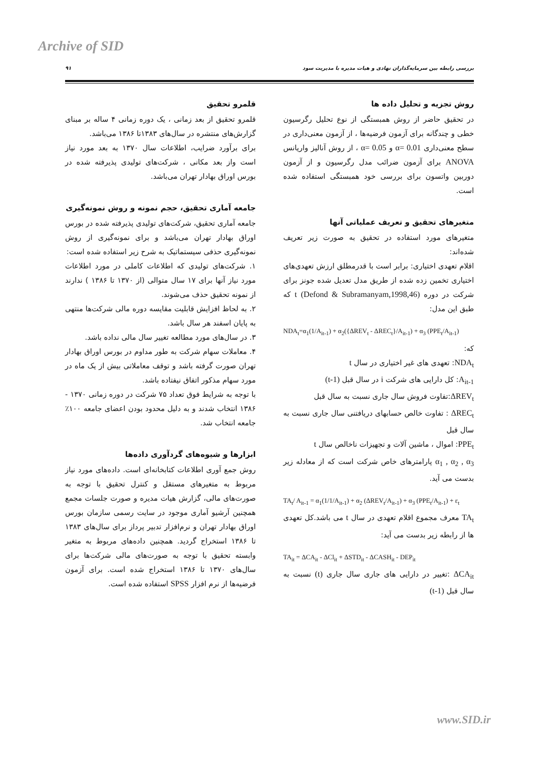Archive of SID
۹۱ بررسی رابطه بین سرمایه‌گذاران نهادی و هیات مدیره با مدیریت سود
قلمرو تحقیق
قلمرو تحقیق از بعد زمانی ، یک دوره زمانی ۴ ساله بر مبنای گزارش‌های منتشره در سال‌های ۱۳۸۳تا ۱۳۸۶ می‌باشد.
برای برآورد ضرایب، اطلاعات سال ۱۳۷۰ به بعد مورد نیاز است واز بعد مکانی ، شرکت‌های تولیدی پذیرفته شده در بورس اوراق بهادار تهران می‌باشد.
جامعه آماری تحقیق، حجم نمونه و روش نمونه‌گیری
جامعه آماری تحقیق، شرکت‌های تولیدی پذیرفته شده در بورس اوراق بهادار تهران می‌باشد و برای نمونه‌گیری از روش نمونه‌گیری حذفی سیستماتیک به شرح زیر استفاده شده است:
۱. شرکت‌های تولیدی که اطلاعات کاملی در مورد اطلاعات مورد نیاز آنها برای ۱۷ سال متوالی (از ۱۳۷۰ تا ۱۳۸۶ ) ندارند از نمونه تحقیق حذف می‌شوند.
۲. به لحاظ افزایش قابلیت مقایسه دوره مالی شرکت‌ها منتهی به پایان اسفند هر سال باشد.
۳. در سال‌های مورد مطالعه تغییر سال مالی نداده باشد.
۴. معاملات سهام شرکت به طور مداوم در بورس اوراق بهادار تهران صورت گرفته باشد و توقف معاملاتی بیش از یک ماه در مورد سهام مذکور اتفاق نیفتاده باشد.
با توجه به شرایط فوق تعداد ۷۵ شرکت در دوره زمانی ۱۳۷۰ - ۱۳۸۶ انتخاب شدند و به دلیل محدود بودن اعضای جامعه ۱۰۰٪ جامعه انتخاب شد.
ابزارها و شیوه‌های گردآوری داده‌ها
روش جمع آوری اطلاعات کتابخانه‌ای است. داده‌های مورد نیاز مربوط به متغیرهای مستقل و کنترل تحقیق با توجه به صورت‌های مالی، گزارش هیات مدیره و صورت جلسات مجمع همچنین آرشیو آماری موجود در سایت رسمی سازمان بورس اوراق بهادار تهران و نرم‌افزار تدبیر پرداز برای سال‌های ۱۳۸۳ تا ۱۳۸۶ استخراج گردید. همچنین داده‌های مربوط به متغیر وابسته تحقیق با توجه به صورت‌های مالی شرکت‌ها برای سال‌های ۱۳۷۰ تا ۱۳۸۶ استخراج شده است. برای آزمون فرضیه‌ها از نرم افزار SPSS استفاده شده است.
روش تجزیه و تحلیل داده ها
در تحقیق حاضر از روش همبستگی از نوع تحلیل رگرسیون خطی و چندگانه برای آزمون فرضیه‌ها ، از آزمون معنی‌داری در سطح معنی‌داری α= 0.01 و α= 0.05 ، از روش آنالیز واریانس ANOVA برای آزمون ضرائب مدل رگرسیون و از آزمون دوربین واتسون برای بررسی خود همبستگی استفاده شده است.
متغیرهای تحقیق و تعریف عملیاتی آنها
متغیرهای مورد استفاده در تحقیق به صورت زیر تعریف شده‌اند:
اقلام تعهدی اختیاری: برابر است با قدرمطلق ارزش تعهدی‌های اختیاری تخمین زده شده از طریق مدل تعدیل شده جونز برای شرکت در دوره t (Defond & Subramanyam,1998,46) که طبق این مدل:
NDA<sub>t</sub>=α<sub>1</sub>(1/A<sub>it-1</sub>) + α<sub>2</sub>({ΔREV<sub>t</sub> - ΔREC<sub>t</sub>}/A<sub>it-1</sub>) + α<sub>3</sub> (PPE<sub>t</sub>/A<sub>it-1</sub>)
که:
NDA<sub>t</sub>: تعهدی های غیر اختیاری در سال t
A<sub>it-1</sub>: کل دارایی های شرکت i در سال قبل (t-1)
ΔREV<sub>t</sub>:تفاوت فروش سال جاری نسبت به سال قبل
ΔREC<sub>t</sub> : تفاوت خالص حسابهای دریافتنی سال جاری نسبت به سال قبل
PPE<sub>t</sub>: اموال ، ماشین آلات و تجهیزات ناخالص سال t
α<sub>1</sub> , α<sub>2</sub> , α<sub>3</sub> پارامترهای خاص شرکت است که از معادله زیر بدست می آید.
TA<sub>t</sub>/ A<sub>it-1</sub> = α<sub>1</sub>(1/1/A<sub>it-1</sub>) + α<sub>2</sub> (ΔREV<sub>t</sub>/A<sub>it-1</sub>) + α<sub>3</sub> (PPE<sub>t</sub>/A<sub>it-1</sub>) + ε<sub>t</sub>
TA<sub>t</sub> معرف مجموع اقلام تعهدی در سال t می باشد.کل تعهدی ها از رابطه زیر بدست می آید:
TA<sub>it</sub> = ΔCA<sub>it</sub> - ΔCl<sub>it</sub> + ΔSTD<sub>it</sub> - ΔCASH<sub>it</sub> - DEP<sub>it</sub>
ΔCA<sub>it</sub> :تغییر در دارایی های جاری سال جاری (t) نسبت به سال قبل (t-1)
www.SID.ir